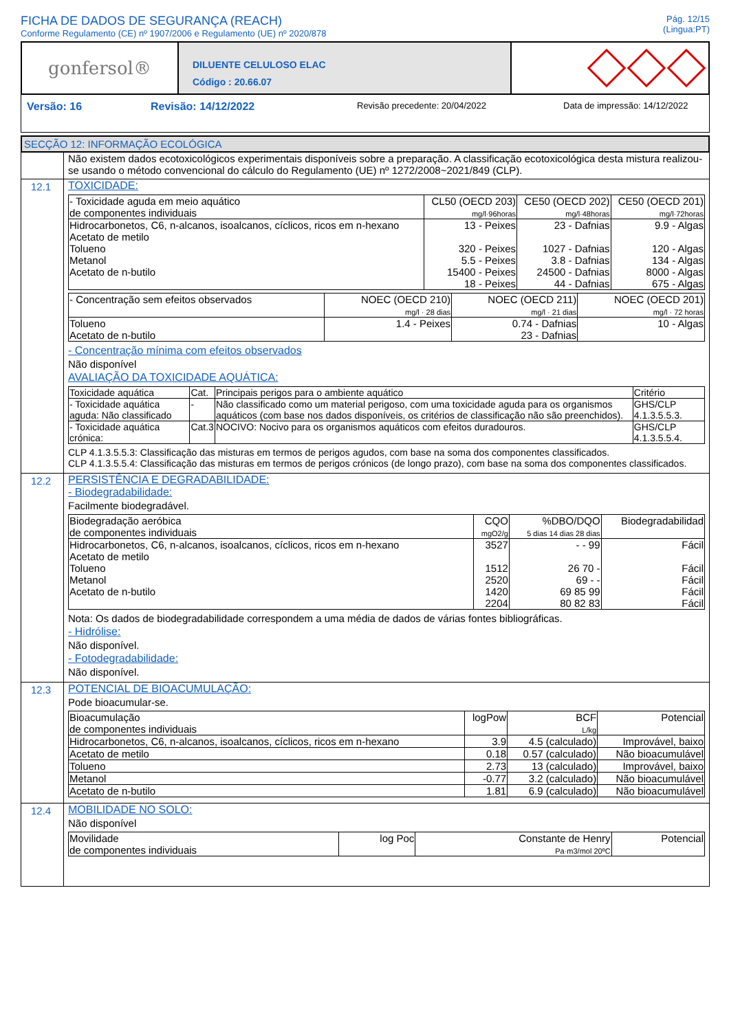FICHA DE DADOS DE SEGURANÇA (REACH)
Conforme Regulamento (CE) nº 1907/2006 e Regulamento (UE) nº 2020/878
Pág. 12/15
(Lingua:PT)
gonfersol®
DILUENTE CELULOSO ELAC
Código : 20.66.07
Versão: 16 Revisão: 14/12/2022 Revisão precedente: 20/04/2022 Data de impressão: 14/12/2022
SECÇÃO 12: INFORMAÇÃO ECOLÓGICA
Não existem dados ecotoxicológicos experimentais disponíveis sobre a preparação. A classificação ecotoxicológica desta mistura realizou-se usando o método convencional do cálculo do Regulamento (UE) nº 1272/2008~2021/849 (CLP).
12.1 TOXICIDADE:
| - Toxicidade aguda em meio aquático de componentes individuais | CL50 (OECD 203) mg/l·96horas | CE50 (OECD 202) mg/l·48horas | CE50 (OECD 201) mg/l·72horas |
| --- | --- | --- | --- |
| Hidrocarbonetos, C6, n-alcanos, isoalcanos, cíclicos, ricos em n-hexano Acetato de metilo Tolueno Metanol Acetato de n-butilo | 13 - Peixes 320 - Peixes 5.5 - Peixes 15400 - Peixes 18 - Peixes | 23 - Dafnias 1027 - Dafnias 3.8 - Dafnias 24500 - Dafnias 44 - Dafnias | 9.9 - Algas 120 - Algas 134 - Algas 8000 - Algas 675 - Algas |
| - Concentração sem efeitos observados | NOEC (OECD 210) mg/l · 28 dias | NOEC (OECD 211) mg/l · 21 dias | NOEC (OECD 201) mg/l · 72 horas |
| --- | --- | --- | --- |
| Tolueno Acetato de n-butilo | 1.4 - Peixes | 0.74 - Dafnias 23 - Dafnias | 10 - Algas |
- Concentração mínima com efeitos observados
Não disponível
AVALIAÇÃO DA TOXICIDADE AQUÁTICA:
| Toxicidade aquática | Cat. | Principais perigos para o ambiente aquático | Critério |
| --- | --- | --- | --- |
| - Toxicidade aquática aguda: Não classificado | - | Não classificado como um material perigoso, com uma toxicidade aguda para os organismos aquáticos (com base nos dados disponíveis, os critérios de classificação não são preenchidos). | GHS/CLP 4.1.3.5.5.3. |
| - Toxicidade aquática crónica: | Cat.3 | NOCIVO: Nocivo para os organismos aquáticos com efeitos duradouros. | GHS/CLP 4.1.3.5.5.4. |
CLP 4.1.3.5.5.3: Classificação das misturas em termos de perigos agudos, com base na soma dos componentes classificados.
CLP 4.1.3.5.5.4: Classificação das misturas em termos de perigos crónicos (de longo prazo), com base na soma dos componentes classificados.
12.2 PERSISTÊNCIA E DEGRADABILIDADE:
- Biodegradabilidade:
Facilmente biodegradável.
| Biodegradação aeróbica de componentes individuais | CQO mgO2/g | %DBO/DQO 5 dias 14 dias 28 dias | Biodegradabilidad |
| --- | --- | --- | --- |
| Hidrocarbonetos, C6, n-alcanos, isoalcanos, cíclicos, ricos em n-hexano Acetato de metilo Tolueno Metanol Acetato de n-butilo | 3527 1512 2520 1420 2204 | - - 99 26 70 - 69 - - 69 85 99 80 82 83 | Fácil Fácil Fácil Fácil Fácil |
Nota: Os dados de biodegradabilidade correspondem a uma média de dados de várias fontes bibliográficas.
- Hidrólise:
Não disponível.
- Fotodegradabilidade:
Não disponível.
12.3 POTENCIAL DE BIOACUMULAÇÃO:
Pode bioacumular-se.
| Bioacumulação de componentes individuais | logPow | BCF L/kg | Potencial |
| --- | --- | --- | --- |
| Hidrocarbonetos, C6, n-alcanos, isoalcanos, cíclicos, ricos em n-hexano | 3.9 | 4.5 (calculado) | Improvável, baixo |
| Acetato de metilo | 0.18 | 0.57 (calculado) | Não bioacumulável |
| Tolueno | 2.73 | 13 (calculado) | Improvável, baixo |
| Metanol | -0.77 | 3.2 (calculado) | Não bioacumulável |
| Acetato de n-butilo | 1.81 | 6.9 (calculado) | Não bioacumulável |
12.4 MOBILIDADE NO SOLO:
Não disponível
| Movilidade de componentes individuais | log Poc | Constante de Henry Pa·m3/mol 20ºC | Potencial |
| --- | --- | --- | --- |